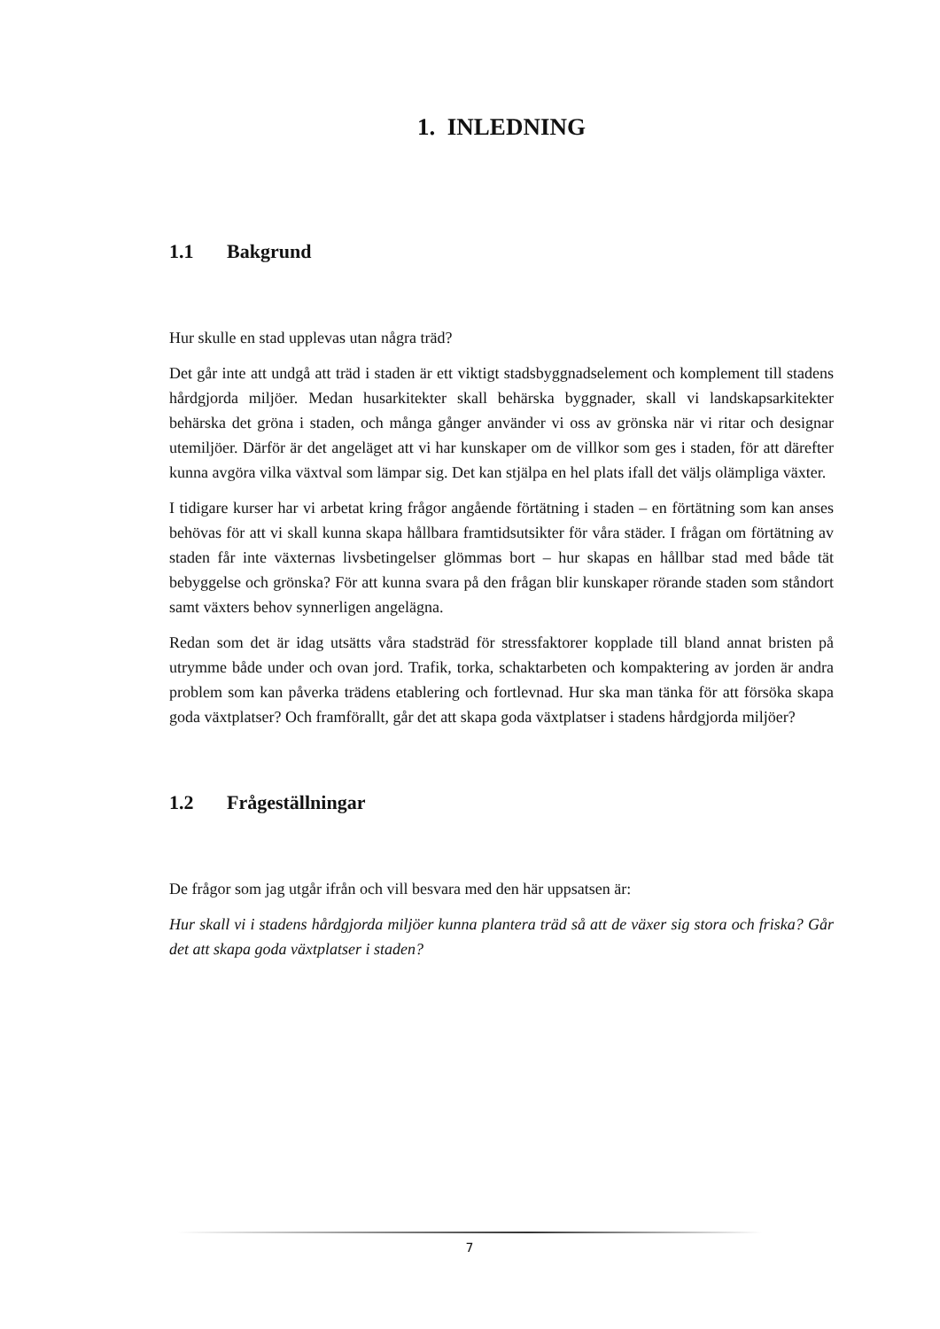1. INLEDNING
1.1 Bakgrund
Hur skulle en stad upplevas utan några träd?
Det går inte att undgå att träd i staden är ett viktigt stadsbyggnadselement och komplement till stadens hårdgjorda miljöer. Medan husarkitekter skall behärska byggnader, skall vi landskapsarkitekter behärska det gröna i staden, och många gånger använder vi oss av grönska när vi ritar och designar utemiljöer. Därför är det angeläget att vi har kunskaper om de villkor som ges i staden, för att därefter kunna avgöra vilka växtval som lämpar sig. Det kan stjälpa en hel plats ifall det väljs olämpliga växter.
I tidigare kurser har vi arbetat kring frågor angående förtätning i staden – en förtätning som kan anses behövas för att vi skall kunna skapa hållbara framtidsutsikter för våra städer. I frågan om förtätning av staden får inte växternas livsbetingelser glömmas bort – hur skapas en hållbar stad med både tät bebyggelse och grönska? För att kunna svara på den frågan blir kunskaper rörande staden som ståndort samt växters behov synnerligen angelägna.
Redan som det är idag utsätts våra stadsträd för stressfaktorer kopplade till bland annat bristen på utrymme både under och ovan jord. Trafik, torka, schaktarbeten och kompaktering av jorden är andra problem som kan påverka trädens etablering och fortlevnad. Hur ska man tänka för att försöka skapa goda växtplatser? Och framförallt, går det att skapa goda växtplatser i stadens hårdgjorda miljöer?
1.2 Frågeställningar
De frågor som jag utgår ifrån och vill besvara med den här uppsatsen är:
Hur skall vi i stadens hårdgjorda miljöer kunna plantera träd så att de växer sig stora och friska? Går det att skapa goda växtplatser i staden?
7